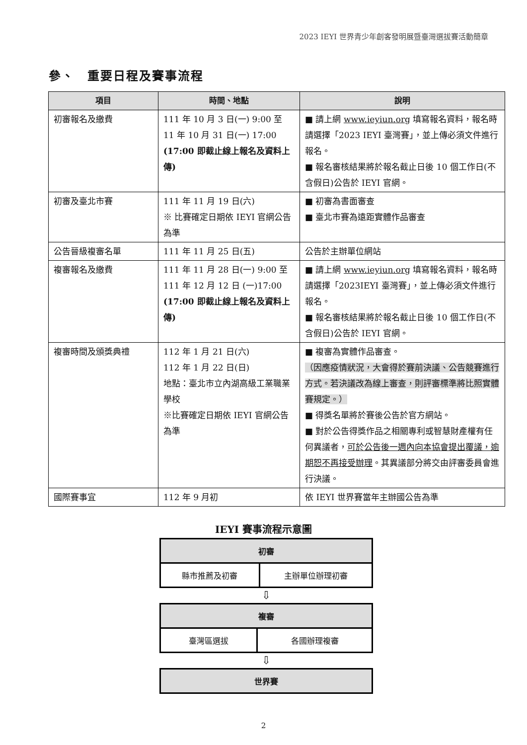2023 IEYI 世界青少年創客發明展暨臺灣選拔賽活動簡章
參、　重要日程及賽事流程
| 項目 | 時間、地點 | 說明 |
| --- | --- | --- |
| 初審報名及繳費 | 111 年 10 月 3 日(一) 9:00 至 11 年 10 月 31 日(一) 17:00 (17:00 即截止線上報名及資料上傳) | ■ 請上網 www.ieyiun.org 填寫報名資料，報名時請選擇「2023 IEYI 臺灣賽」，並上傳必須文件進行報名。 ■ 報名審核結果將於報名截止日後 10 個工作日(不含假日)公告於 IEYI 官網。 |
| 初審及臺北市賽 | 111 年 11 月 19 日(六) ※ 比賽確定日期依 IEYI 官網公告為準 | ■ 初審為書面審查 ■ 臺北市賽為遠距實體作品審查 |
| 公告晉級複審名單 | 111 年 11 月 25 日(五) | 公告於主辦單位網站 |
| 複審報名及繳費 | 111 年 11 月 28 日(一) 9:00 至 111 年 12 月 12 日 (一)17:00 (17:00 即截止線上報名及資料上傳) | ■ 請上網 www.ieyiun.org 填寫報名資料，報名時請選擇「2023IEYI 臺灣賽」，並上傳必須文件進行報名。 ■ 報名審核結果將於報名截止日後 10 個工作日(不含假日)公告於 IEYI 官網。 |
| 複審時間及頒獎典禮 | 112 年 1 月 21 日(六) 112 年 1 月 22 日(日) 地點：臺北市立內湖高級工業職業學校 ※比賽確定日期依 IEYI 官網公告為準 | ■ 複審為實體作品審查。 （因應疫情狀況，大會得於賽前決議、公告競賽進行方式。若決議改為線上審查，則評審標準將比照實體賽規定。） ■ 得獎名單將於賽後公告於官方網站。 ■ 對於公告得獎作品之相關專利或智慧財產權有任何異議者， 可於公告後一週內向本協會提出覆議，逾期恕不再接受辦理 。其異議部分將交由評審委員會進行決議。 |
| 國際賽事宜 | 112 年 9 月初 | 依 IEYI 世界賽當年主辦國公告為準 |
IEYI 賽事流程示意圖
| 初審 | |
| 縣市推薦及初審 | 主辦單位辦理初審 |
⇩
| 複審 | |
| 臺灣區選拔 | 各國辦理複審 |
⇩
| 世界賽 |
2